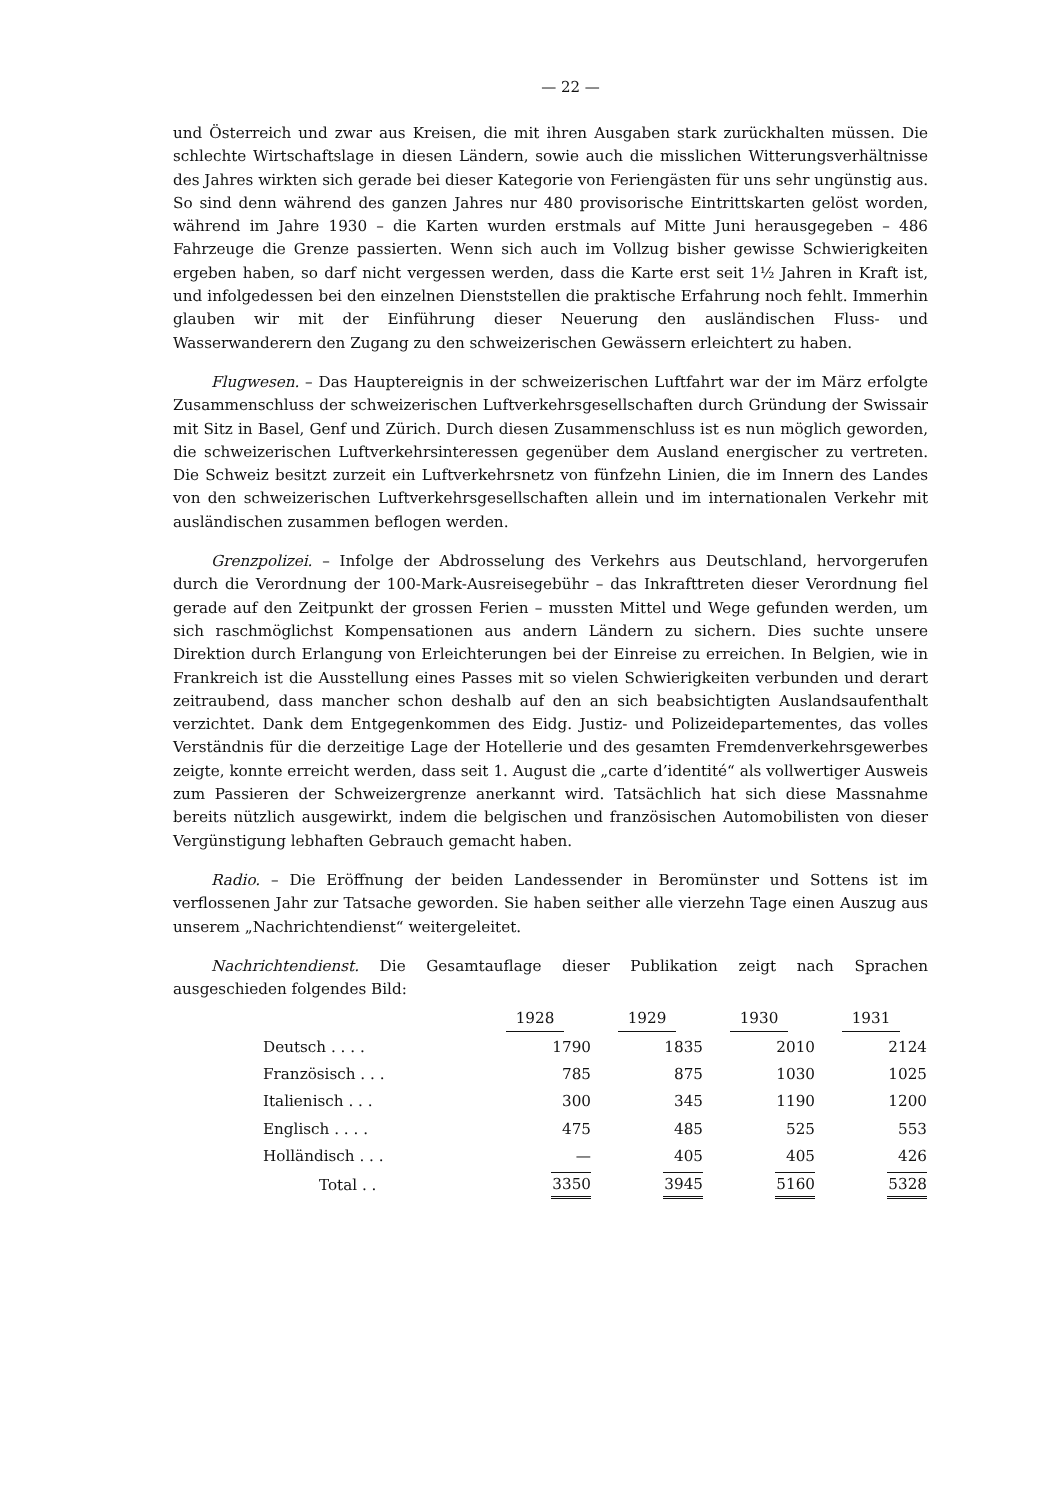— 22 —
und Österreich und zwar aus Kreisen, die mit ihren Ausgaben stark zurückhalten müssen. Die schlechte Wirtschaftslage in diesen Ländern, sowie auch die misslichen Witterungsverhältnisse des Jahres wirkten sich gerade bei dieser Kategorie von Feriengästen für uns sehr ungünstig aus. So sind denn während des ganzen Jahres nur 480 provisorische Eintrittskarten gelöst worden, während im Jahre 1930 – die Karten wurden erstmals auf Mitte Juni herausgegeben – 486 Fahrzeuge die Grenze passierten. Wenn sich auch im Vollzug bisher gewisse Schwierigkeiten ergeben haben, so darf nicht vergessen werden, dass die Karte erst seit 1½ Jahren in Kraft ist, und infolgedessen bei den einzelnen Dienststellen die praktische Erfahrung noch fehlt. Immerhin glauben wir mit der Einführung dieser Neuerung den ausländischen Fluss- und Wasserwanderern den Zugang zu den schweizerischen Gewässern erleichtert zu haben.
Flugwesen. – Das Hauptereignis in der schweizerischen Luftfahrt war der im März erfolgte Zusammenschluss der schweizerischen Luftverkehrsgesellschaften durch Gründung der Swissair mit Sitz in Basel, Genf und Zürich. Durch diesen Zusammenschluss ist es nun möglich geworden, die schweizerischen Luftverkehrsinteressen gegenüber dem Ausland energischer zu vertreten. Die Schweiz besitzt zurzeit ein Luftverkehrsnetz von fünfzehn Linien, die im Innern des Landes von den schweizerischen Luftverkehrsgesellschaften allein und im internationalen Verkehr mit ausländischen zusammen beflogen werden.
Grenzpolizei. – Infolge der Abdrosselung des Verkehrs aus Deutschland, hervorgerufen durch die Verordnung der 100-Mark-Ausreisegebühr – das Inkrafttreten dieser Verordnung fiel gerade auf den Zeitpunkt der grossen Ferien – mussten Mittel und Wege gefunden werden, um sich raschmöglichst Kompensationen aus andern Ländern zu sichern. Dies suchte unsere Direktion durch Erlangung von Erleichterungen bei der Einreise zu erreichen. In Belgien, wie in Frankreich ist die Ausstellung eines Passes mit so vielen Schwierigkeiten verbunden und derart zeitraubend, dass mancher schon deshalb auf den an sich beabsichtigten Auslandsaufenthalt verzichtet. Dank dem Entgegenkommen des Eidg. Justiz- und Polizeidepartementes, das volles Verständnis für die derzeitige Lage der Hotellerie und des gesamten Fremdenverkehrsgewerbes zeigte, konnte erreicht werden, dass seit 1. August die „carte d’identité“ als vollwertiger Ausweis zum Passieren der Schweizergrenze anerkannt wird. Tatsächlich hat sich diese Massnahme bereits nützlich ausgewirkt, indem die belgischen und französischen Automobilisten von dieser Vergünstigung lebhaften Gebrauch gemacht haben.
Radio. – Die Eröffnung der beiden Landessender in Beromünster und Sottens ist im verflossenen Jahr zur Tatsache geworden. Sie haben seither alle vierzehn Tage einen Auszug aus unserem „Nachrichtendienst“ weitergeleitet.
Nachrichtendienst. Die Gesamtauflage dieser Publikation zeigt nach Sprachen ausgeschieden folgendes Bild:
| | 1928 | 1929 | 1930 | 1931 |
| --- | --- | --- | --- | --- |
| Deutsch . . . . | 1790 | 1835 | 2010 | 2124 |
| Französisch . . . | 785 | 875 | 1030 | 1025 |
| Italienisch . . . | 300 | 345 | 1190 | 1200 |
| Englisch . . . . | 475 | 485 | 525 | 553 |
| Holländisch . . . | — | 405 | 405 | 426 |
| Total . . | 3350 | 3945 | 5160 | 5328 |